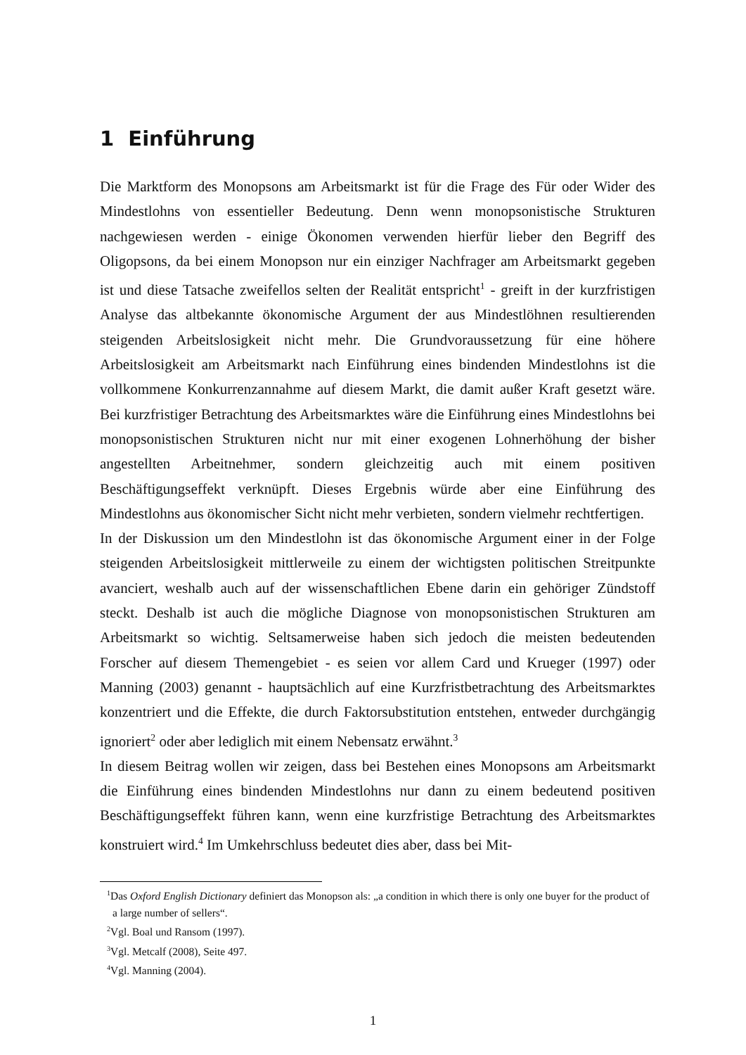1 Einführung
Die Marktform des Monopsons am Arbeitsmarkt ist für die Frage des Für oder Wider des Mindestlohns von essentieller Bedeutung. Denn wenn monopsonistische Strukturen nachgewiesen werden - einige Ökonomen verwenden hierfür lieber den Begriff des Oligopsons, da bei einem Monopson nur ein einziger Nachfrager am Arbeitsmarkt gegeben ist und diese Tatsache zweifellos selten der Realität entspricht<sup>1</sup> - greift in der kurzfristigen Analyse das altbekannte ökonomische Argument der aus Mindestlöhnen resultierenden steigenden Arbeitslosigkeit nicht mehr. Die Grundvoraussetzung für eine höhere Arbeitslosigkeit am Arbeitsmarkt nach Einführung eines bindenden Mindestlohns ist die vollkommene Konkurrenzannahme auf diesem Markt, die damit außer Kraft gesetzt wäre. Bei kurzfristiger Betrachtung des Arbeitsmarktes wäre die Einführung eines Mindestlohns bei monopsonistischen Strukturen nicht nur mit einer exogenen Lohnerhöhung der bisher angestellten Arbeitnehmer, sondern gleichzeitig auch mit einem positiven Beschäftigungseffekt verknüpft. Dieses Ergebnis würde aber eine Einführung des Mindestlohns aus ökonomischer Sicht nicht mehr verbieten, sondern vielmehr rechtfertigen.
In der Diskussion um den Mindestlohn ist das ökonomische Argument einer in der Folge steigenden Arbeitslosigkeit mittlerweile zu einem der wichtigsten politischen Streitpunkte avanciert, weshalb auch auf der wissenschaftlichen Ebene darin ein gehöriger Zündstoff steckt. Deshalb ist auch die mögliche Diagnose von monopsonistischen Strukturen am Arbeitsmarkt so wichtig. Seltsamerweise haben sich jedoch die meisten bedeutenden Forscher auf diesem Themengebiet - es seien vor allem Card und Krueger (1997) oder Manning (2003) genannt - hauptsächlich auf eine Kurzfristbetrachtung des Arbeitsmarktes konzentriert und die Effekte, die durch Faktorsubstitution entstehen, entweder durchgängig ignoriert<sup>2</sup> oder aber lediglich mit einem Nebensatz erwähnt.<sup>3</sup>
In diesem Beitrag wollen wir zeigen, dass bei Bestehen eines Monopsons am Arbeitsmarkt die Einführung eines bindenden Mindestlohns nur dann zu einem bedeutend positiven Beschäftigungseffekt führen kann, wenn eine kurzfristige Betrachtung des Arbeitsmarktes konstruiert wird.<sup>4</sup> Im Umkehrschluss bedeutet dies aber, dass bei Mit-
<sup>1</sup> Das Oxford English Dictionary definiert das Monopson als: „a condition in which there is only one buyer for the product of a large number of sellers“.
<sup>2</sup> Vgl. Boal und Ransom (1997).
<sup>3</sup> Vgl. Metcalf (2008), Seite 497.
<sup>4</sup> Vgl. Manning (2004).
1